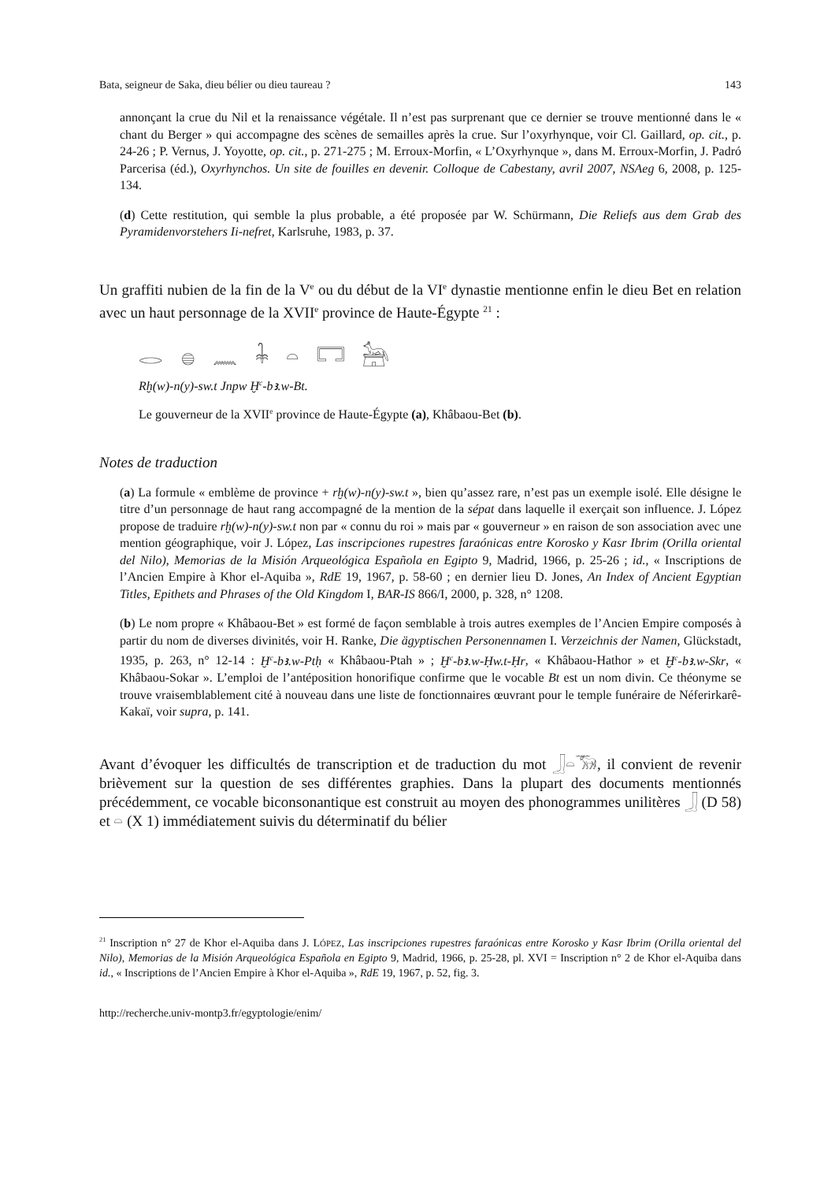Bata, seigneur de Saka, dieu bélier ou dieu taureau ? 143
annonçant la crue du Nil et la renaissance végétale. Il n’est pas surprenant que ce dernier se trouve mentionné dans le « chant du Berger » qui accompagne des scènes de semailles après la crue. Sur l’oxyrhynque, voir Cl. Gaillard, op. cit., p. 24-26 ; P. Vernus, J. Yoyotte, op. cit., p. 271-275 ; M. Erroux-Morfin, « L’Oxyrhynque », dans M. Erroux-Morfin, J. Padró Parcerisa (éd.), Oxyrhynchos. Un site de fouilles en devenir. Colloque de Cabestany, avril 2007, NSAeg 6, 2008, p. 125-134.
(d) Cette restitution, qui semble la plus probable, a été proposée par W. Schürmann, Die Reliefs aus dem Grab des Pyramidenvorstehers Ii-nefret, Karlsruhe, 1983, p. 37.
Un graffiti nubien de la fin de la V<sup>e</sup> ou du début de la VI<sup>e</sup> dynastie mentionne enfin le dieu Bet en relation avec un haut personnage de la XVII<sup>e</sup> province de Haute-Égypte <sup>21</sup> :
𓂋 𓐍 𓈖 𓇓 𓏏 𓉐 𓃣
Rḫ(w)-n(y)-sw.t Jnpw Ḫ<sup>c</sup>-bꜣ.w-Bt.
Le gouverneur de la XVII<sup>e</sup> province de Haute-Égypte (a), Khâbaou-Bet (b).
Notes de traduction
(a) La formule « emblème de province + rḫ(w)-n(y)-sw.t », bien qu’assez rare, n’est pas un exemple isolé. Elle désigne le titre d’un personnage de haut rang accompagné de la mention de la sépat dans laquelle il exerçait son influence. J. López propose de traduire rḫ(w)-n(y)-sw.t non par « connu du roi » mais par « gouverneur » en raison de son association avec une mention géographique, voir J. López, Las inscripciones rupestres faraónicas entre Korosko y Kasr Ibrim (Orilla oriental del Nilo), Memorias de la Misión Arqueológica Española en Egipto 9, Madrid, 1966, p. 25-26 ; id., « Inscriptions de l’Ancien Empire à Khor el-Aquiba », RdE 19, 1967, p. 58-60 ; en dernier lieu D. Jones, An Index of Ancient Egyptian Titles, Epithets and Phrases of the Old Kingdom I, BAR-IS 866/I, 2000, p. 328, n° 1208.
(b) Le nom propre « Khâbaou-Bet » est formé de façon semblable à trois autres exemples de l’Ancien Empire composés à partir du nom de diverses divinités, voir H. Ranke, Die ägyptischen Personennamen I. Verzeichnis der Namen, Glückstadt, 1935, p. 263, n° 12-14 : Ḫ<sup>c</sup>-bꜣ.w-Ptḥ « Khâbaou-Ptah » ; Ḫ<sup>c</sup>-bꜣ.w-Ḥw.t-Ḥr, « Khâbaou-Hathor » et Ḫ<sup>c</sup>-bꜣ.w-Skr, « Khâbaou-Sokar ». L’emploi de l’antéposition honorifique confirme que le vocable Bt est un nom divin. Ce théonyme se trouve vraisemblablement cité à nouveau dans une liste de fonctionnaires œuvrant pour le temple funéraire de Néferirkarê-Kakaï, voir supra, p. 141.
Avant d’évoquer les difficultés de transcription et de traduction du mot 𓃀𓏏𓃝, il convient de revenir brièvement sur la question de ses différentes graphies. Dans la plupart des documents mentionnés précédemment, ce vocable biconsonantique est construit au moyen des phonogrammes unilitères 𓃀 (D 58) et 𓏏 (X 1) immédiatement suivis du déterminatif du bélier
<sup>21</sup> Inscription n° 27 de Khor el-Aquiba dans J. LÓPEZ, Las inscripciones rupestres faraónicas entre Korosko y Kasr Ibrim (Orilla oriental del Nilo), Memorias de la Misión Arqueológica Española en Egipto 9, Madrid, 1966, p. 25-28, pl. XVI = Inscription n° 2 de Khor el-Aquiba dans id., « Inscriptions de l’Ancien Empire à Khor el-Aquiba », RdE 19, 1967, p. 52, fig. 3.
http://recherche.univ-montp3.fr/egyptologie/enim/